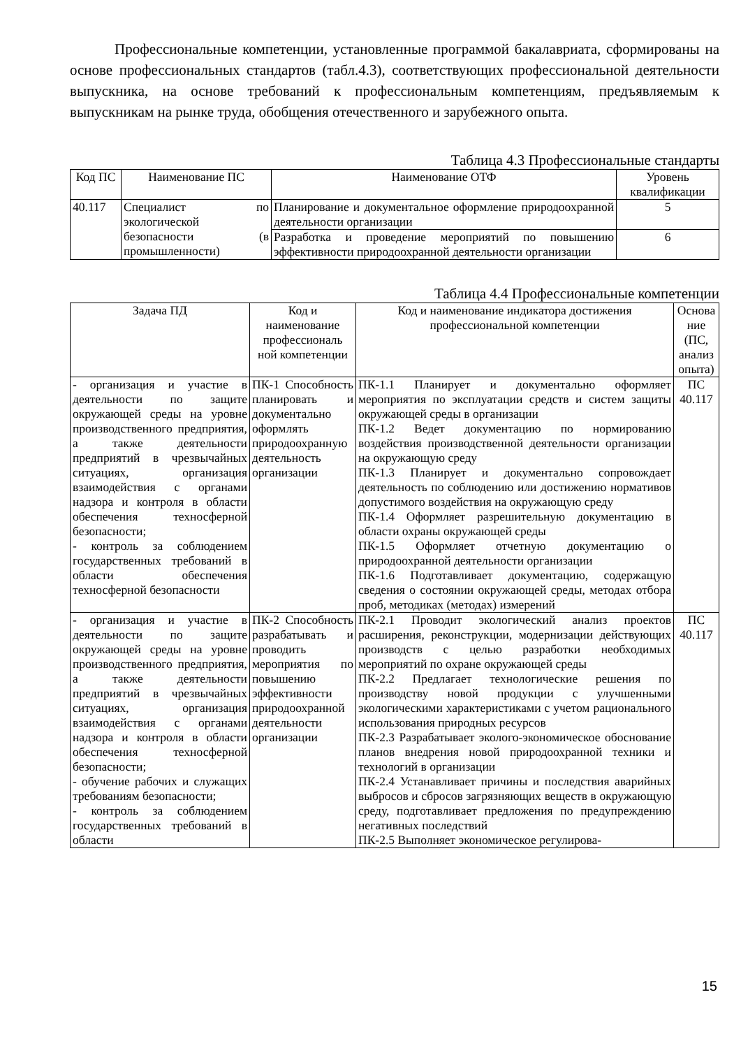Профессиональные компетенции, установленные программой бакалавриата, сформированы на основе профессиональных стандартов (табл.4.3), соответствующих профессиональной деятельности выпускника, на основе требований к профессиональным компетенциям, предъявляемым к выпускникам на рынке труда, обобщения отечественного и зарубежного опыта.
Таблица 4.3 Профессиональные стандарты
| Код ПС | Наименование ПС | Наименование ОТФ | Уровень квалификации |
| --- | --- | --- | --- |
| 40.117 | Специалист по экологической безопасности (в промышленности) | Планирование и документальное оформление природоохранной деятельности организации | 5 |
| | | Разработка и проведение мероприятий по повышению эффективности природоохранной деятельности организации | 6 |
Таблица 4.4 Профессиональные компетенции
| Задача ПД | Код и наименование профессиональ ной компетенции | Код и наименование индикатора достижения профессиональной компетенции | Основа ние (ПС, анализ опыта) |
| --- | --- | --- | --- |
| - организация и участие в деятельности по защите окружающей среды на уровне производственного предприятия, а также деятельности предприятий в чрезвычайных ситуациях, организация взаимодействия с органами надзора и контроля в области обеспечения техносферной безопасности; - контроль за соблюдением государственных требований в области обеспечения техносферной безопасности | ПК-1 Способность планировать и документально оформлять природоохранную деятельность организации | ПК-1.1 Планирует и документально оформляет мероприятия по эксплуатации средств и систем защиты окружающей среды в организации ПК-1.2 Ведет документацию по нормированию воздействия производственной деятельности организации на окружающую среду ПК-1.3 Планирует и документально сопровождает деятельность по соблюдению или достижению нормативов допустимого воздействия на окружающую среду ПК-1.4 Оформляет разрешительную документацию в области охраны окружающей среды ПК-1.5 Оформляет отчетную документацию о природоохранной деятельности организации ПК-1.6 Подготавливает документацию, содержащую сведения о состоянии окружающей среды, методах отбора проб, методиках (методах) измерений | ПС 40.117 |
| - организация и участие в деятельности по защите окружающей среды на уровне производственного предприятия, а также деятельности предприятий в чрезвычайных ситуациях, организация взаимодействия с органами надзора и контроля в области обеспечения техносферной безопасности; - обучение рабочих и служащих требованиям безопасности; - контроль за соблюдением государственных требований в области | ПК-2 Способность разрабатывать и проводить мероприятия по повышению эффективности природоохранной деятельности организации | ПК-2.1 Проводит экологический анализ проектов расширения, реконструкции, модернизации действующих производств с целью разработки необходимых мероприятий по охране окружающей среды ПК-2.2 Предлагает технологические решения по производству новой продукции с улучшенными экологическими характеристиками с учетом рационального использования природных ресурсов ПК-2.3 Разрабатывает эколого-экономическое обоснование планов внедрения новой природоохранной техники и технологий в организации ПК-2.4 Устанавливает причины и последствия аварийных выбросов и сбросов загрязняющих веществ в окружающую среду, подготавливает предложения по предупреждению негативных последствий ПК-2.5 Выполняет экономическое регулирова- | ПС 40.117 |
15